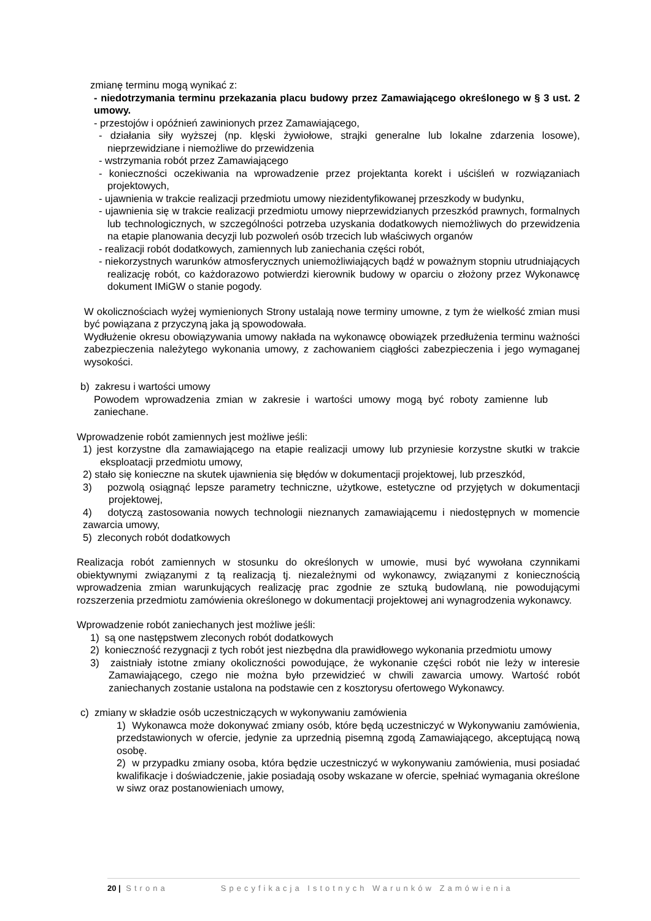zmianę terminu mogą wynikać z:
- niedotrzymania terminu przekazania placu budowy przez Zamawiającego określonego w § 3 ust. 2 umowy.
- przestojów i opóźnień zawinionych przez Zamawiającego,
- działania siły wyższej (np. klęski żywiołowe, strajki generalne lub lokalne zdarzenia losowe), nieprzewidziane i niemożliwe do przewidzenia
- wstrzymania robót przez Zamawiającego
- konieczności oczekiwania na wprowadzenie przez projektanta korekt i uściśleń w rozwiązaniach projektowych,
- ujawnienia w trakcie realizacji przedmiotu umowy niezidentyfikowanej przeszkody w budynku,
- ujawnienia się w trakcie realizacji przedmiotu umowy nieprzewidzianych przeszkód prawnych, formalnych lub technologicznych, w szczególności potrzeba uzyskania dodatkowych niemożliwych do przewidzenia na etapie planowania decyzji lub pozwoleń osób trzecich lub właściwych organów
- realizacji robót dodatkowych, zamiennych lub zaniechania części robót,
- niekorzystnych warunków atmosferycznych uniemożliwiających bądź w poważnym stopniu utrudniających realizację robót, co każdorazowo potwierdzi kierownik budowy w oparciu o złożony przez Wykonawcę dokument IMiGW o stanie pogody.
W okolicznościach wyżej wymienionych Strony ustalają nowe terminy umowne, z tym że wielkość zmian musi być powiązana z przyczyną jaka ją spowodowała.
Wydłużenie okresu obowiązywania umowy nakłada na wykonawcę obowiązek przedłużenia terminu ważności zabezpieczenia należytego wykonania umowy, z zachowaniem ciągłości zabezpieczenia i jego wymaganej wysokości.
b) zakresu i wartości umowy
Powodem wprowadzenia zmian w zakresie i wartości umowy mogą być roboty zamienne lub zaniechane.
Wprowadzenie robót zamiennych jest możliwe jeśli:
1) jest korzystne dla zamawiającego na etapie realizacji umowy lub przyniesie korzystne skutki w trakcie eksploatacji przedmiotu umowy,
2) stało się konieczne na skutek ujawnienia się błędów w dokumentacji projektowej, lub przeszkód,
3) pozwolą osiągnąć lepsze parametry techniczne, użytkowe, estetyczne od przyjętych w dokumentacji projektowej,
4) dotyczą zastosowania nowych technologii nieznanych zamawiającemu i niedostępnych w momencie zawarcia umowy,
5) zleconych robót dodatkowych
Realizacja robót zamiennych w stosunku do określonych w umowie, musi być wywołana czynnikami obiektywnymi związanymi z tą realizacją tj. niezależnymi od wykonawcy, związanymi z koniecznością wprowadzenia zmian warunkujących realizację prac zgodnie ze sztuką budowlaną, nie powodującymi rozszerzenia przedmiotu zamówienia określonego w dokumentacji projektowej ani wynagrodzenia wykonawcy.
Wprowadzenie robót zaniechanych jest możliwe jeśli:
1) są one następstwem zleconych robót dodatkowych
2) konieczność rezygnacji z tych robót jest niezbędna dla prawidłowego wykonania przedmiotu umowy
3) zaistniały istotne zmiany okoliczności powodujące, że wykonanie części robót nie leży w interesie Zamawiającego, czego nie można było przewidzieć w chwili zawarcia umowy. Wartość robót zaniechanych zostanie ustalona na podstawie cen z kosztorysu ofertowego Wykonawcy.
c) zmiany w składzie osób uczestniczących w wykonywaniu zamówienia
1) Wykonawca może dokonywać zmiany osób, które będą uczestniczyć w Wykonywaniu zamówienia, przedstawionych w ofercie, jedynie za uprzednią pisemną zgodą Zamawiającego, akceptującą nową osobę.
2) w przypadku zmiany osoba, która będzie uczestniczyć w wykonywaniu zamówienia, musi posiadać kwalifikacje i doświadczenie, jakie posiadają osoby wskazane w ofercie, spełniać wymagania określone w siwz oraz postanowieniach umowy,
20 | Strona Specyfikacja Istotnych Warunków Zamówienia